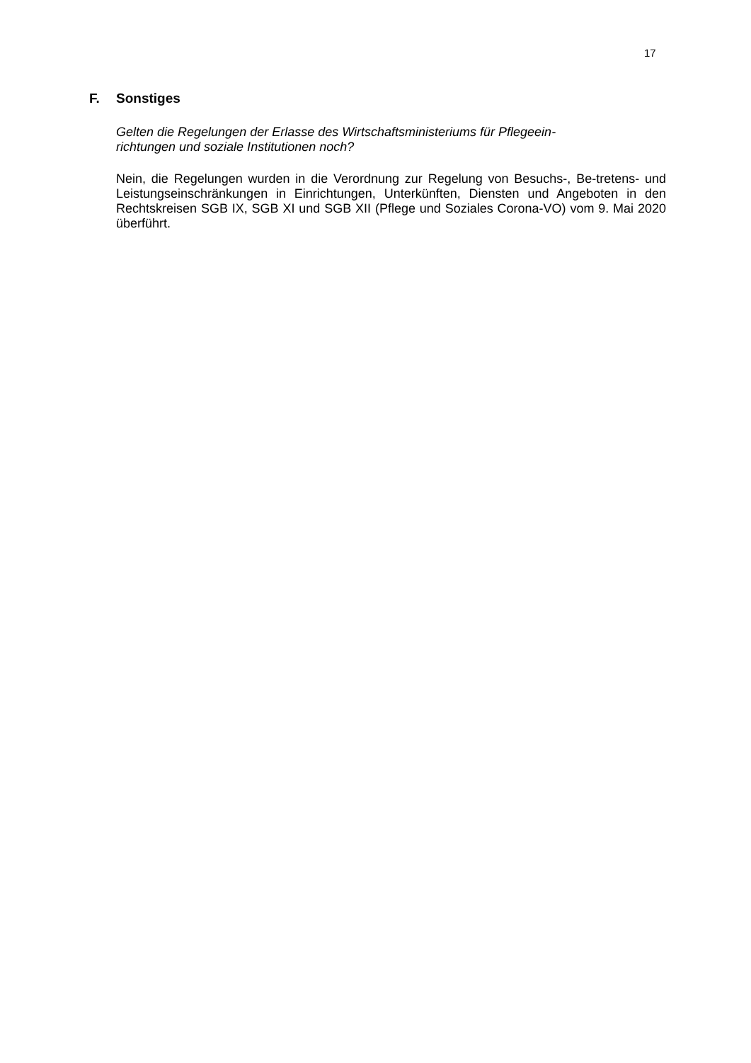17
F. Sonstiges
Gelten die Regelungen der Erlasse des Wirtschaftsministeriums für Pflegeein-
richtungen und soziale Institutionen noch?
Nein, die Regelungen wurden in die Verordnung zur Regelung von Besuchs-, Be-tretens- und Leistungseinschränkungen in Einrichtungen, Unterkünften, Diensten und Angeboten in den Rechtskreisen SGB IX, SGB XI und SGB XII (Pflege und Soziales Corona-VO) vom 9. Mai 2020 überführt.